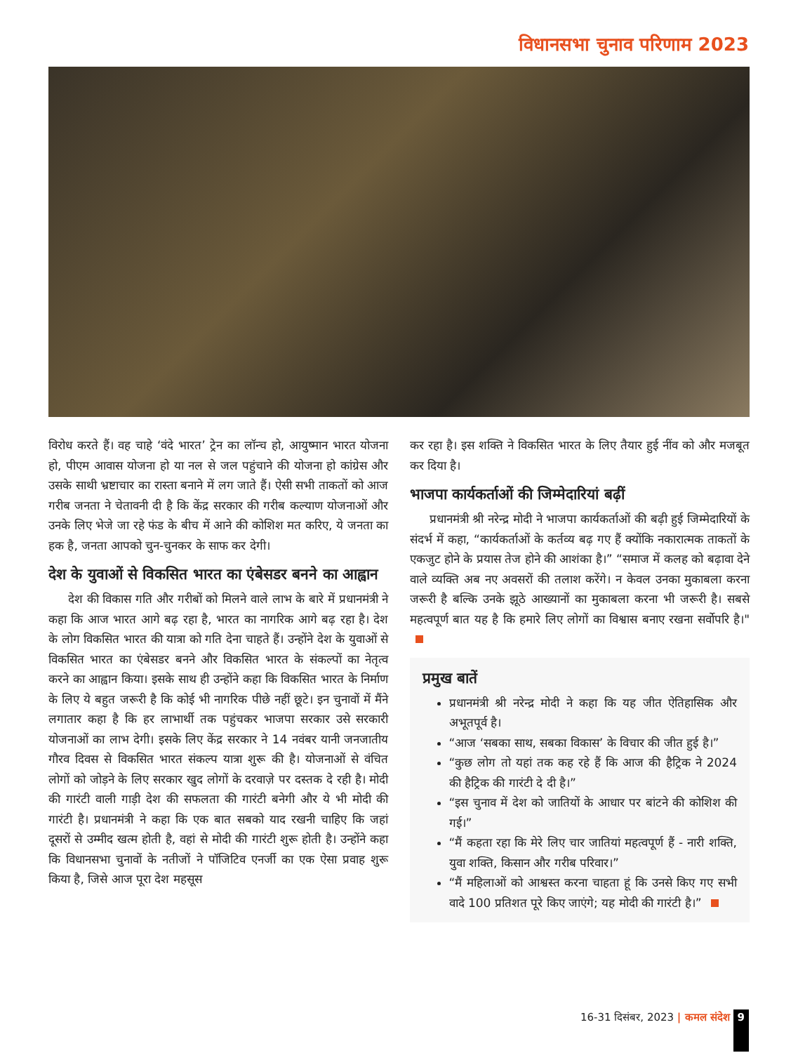विधानसभा चुनाव परिणाम 2023
विरोध करते हैं। वह चाहे ‘वंदे भारत’ ट्रेन का लॉन्च हो, आयुष्मान भारत योजना हो, पीएम आवास योजना हो या नल से जल पहुंचाने की योजना हो कांग्रेस और उसके साथी भ्रष्टाचार का रास्ता बनाने में लग जाते हैं। ऐसी सभी ताकतों को आज गरीब जनता ने चेतावनी दी है कि केंद्र सरकार की गरीब कल्याण योजनाओं और उनके लिए भेजे जा रहे फंड के बीच में आने की कोशिश मत करिए, ये जनता का हक है, जनता आपको चुन-चुनकर के साफ कर देगी।
देश के युवाओं से विकसित भारत का एंबेसडर बनने का आह्वान
देश की विकास गति और गरीबों को मिलने वाले लाभ के बारे में प्रधानमंत्री ने कहा कि आज भारत आगे बढ़ रहा है, भारत का नागरिक आगे बढ़ रहा है। देश के लोग विकसित भारत की यात्रा को गति देना चाहते हैं। उन्होंने देश के युवाओं से विकसित भारत का एंबेसडर बनने और विकसित भारत के संकल्पों का नेतृत्व करने का आह्वान किया। इसके साथ ही उन्होंने कहा कि विकसित भारत के निर्माण के लिए ये बहुत जरूरी है कि कोई भी नागरिक पीछे नहीं छूटे। इन चुनावों में मैंने लगातार कहा है कि हर लाभार्थी तक पहुंचकर भाजपा सरकार उसे सरकारी योजनाओं का लाभ देगी। इसके लिए केंद्र सरकार ने 14 नवंबर यानी जनजातीय गौरव दिवस से विकसित भारत संकल्प यात्रा शुरू की है। योजनाओं से वंचित लोगों को जोड़ने के लिए सरकार खुद लोगों के दरवाज़े पर दस्तक दे रही है। मोदी की गारंटी वाली गाड़ी देश की सफलता की गारंटी बनेगी और ये भी मोदी की गारंटी है। प्रधानमंत्री ने कहा कि एक बात सबको याद रखनी चाहिए कि जहां दूसरों से उम्मीद खत्म होती है, वहां से मोदी की गारंटी शुरू होती है। उन्होंने कहा कि विधानसभा चुनावों के नतीजों ने पॉजिटिव एनर्जी का एक ऐसा प्रवाह शुरू किया है, जिसे आज पूरा देश महसूस
कर रहा है। इस शक्ति ने विकसित भारत के लिए तैयार हुई नींव को और मजबूत कर दिया है।
भाजपा कार्यकर्ताओं की जिम्मेदारियां बढ़ीं
प्रधानमंत्री श्री नरेन्द्र मोदी ने भाजपा कार्यकर्ताओं की बढ़ी हुई जिम्मेदारियों के संदर्भ में कहा, “कार्यकर्ताओं के कर्तव्य बढ़ गए हैं क्योंकि नकारात्मक ताकतों के एकजुट होने के प्रयास तेज होने की आशंका है।” “समाज में कलह को बढ़ावा देने वाले व्यक्ति अब नए अवसरों की तलाश करेंगे। न केवल उनका मुकाबला करना जरूरी है बल्कि उनके झूठे आख्यानों का मुकाबला करना भी जरूरी है। सबसे महत्वपूर्ण बात यह है कि हमारे लिए लोगों का विश्वास बनाए रखना सर्वोपरि है।"
प्रमुख बातें
प्रधानमंत्री श्री नरेन्द्र मोदी ने कहा कि यह जीत ऐतिहासिक और अभूतपूर्व है।
“आज ‘सबका साथ, सबका विकास’ के विचार की जीत हुई है।”
“कुछ लोग तो यहां तक कह रहे हैं कि आज की हैट्रिक ने 2024 की हैट्रिक की गारंटी दे दी है।”
“इस चुनाव में देश को जातियों के आधार पर बांटने की कोशिश की गई।”
“मैं कहता रहा कि मेरे लिए चार जातियां महत्वपूर्ण हैं - नारी शक्ति, युवा शक्ति, किसान और गरीब परिवार।”
“मैं महिलाओं को आश्वस्त करना चाहता हूं कि उनसे किए गए सभी वादे 100 प्रतिशत पूरे किए जाएंगे; यह मोदी की गारंटी है।”
16-31 दिसंबर, 2023 | कमल संदेश 9